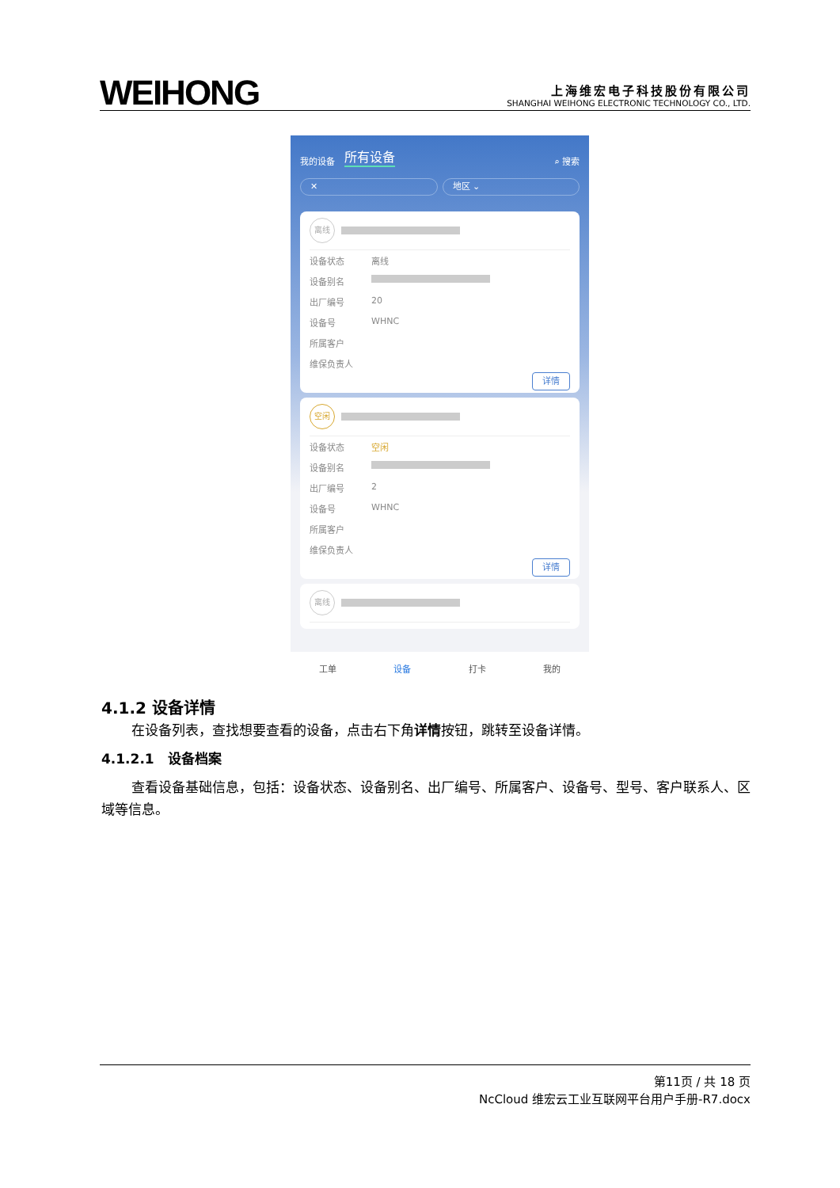WEIHONG
上海维宏电子科技股份有限公司
SHANGHAI WEIHONG ELECTRONIC TECHNOLOGY CO., LTD.
我的设备 所有设备 ⌕ 搜索
✕ 地区 ⌄
离线
设备状态 离线
设备别名
出厂编号 20
设备号 WHNC
所属客户
维保负责人
详情
空闲
设备状态 空闲
设备别名
出厂编号 2
设备号 WHNC
所属客户
维保负责人
详情
离线
工单 设备 打卡 我的
4.1.2 设备详情
在设备列表，查找想要查看的设备，点击右下角详情按钮，跳转至设备详情。
4.1.2.1　设备档案
查看设备基础信息，包括：设备状态、设备别名、出厂编号、所属客户、设备号、型号、客户联系人、区域等信息。
第11页 / 共 18 页
NcCloud 维宏云工业互联网平台用户手册-R7.docx